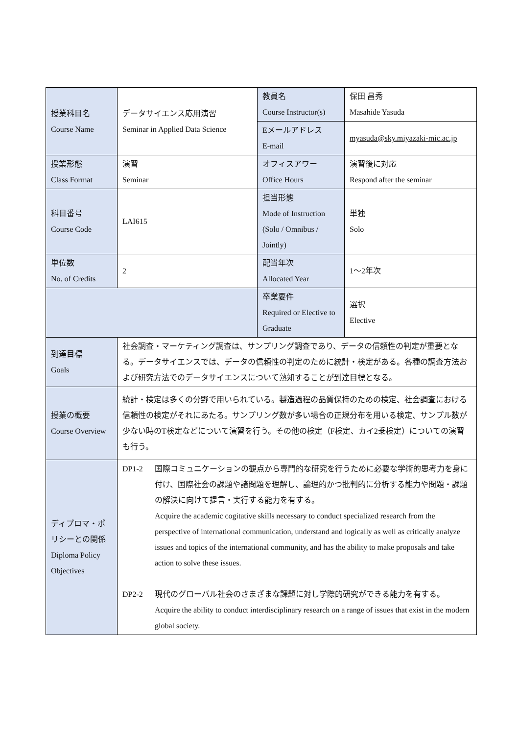| 授業科目名 Course Name | データサイエンス応用演習 Seminar in Applied Data Science | 教員名 Course Instructor(s) | 保田 昌秀 Masahide Yasuda |
| | | Eメールアドレス E-mail | myasuda@sky.miyazaki-mic.ac.jp |
| 授業形態 Class Format | 演習 Seminar | オフィスアワー Office Hours | 演習後に対応 Respond after the seminar |
| 科目番号 Course Code | LAI615 | 担当形態 Mode of Instruction (Solo / Omnibus / Jointly) | 単独 Solo |
| 単位数 No. of Credits | 2 | 配当年次 Allocated Year | 1～2年次 |
| | | 卒業要件 Required or Elective to Graduate | 選択 Elective |
| 到達目標 Goals | 社会調査・マーケティング調査は、サンプリング調査であり、データの信頼性の判定が重要となる。データサイエンスでは、データの信頼性の判定のために統計・検定がある。各種の調査方法および研究方法でのデータサイエンスについて熟知することが到達目標となる。 | | |
| 授業の概要 Course Overview | 統計・検定は多くの分野で用いられている。製造過程の品質保持のための検定、社会調査における信頼性の検定がそれにあたる。サンプリング数が多い場合の正規分布を用いる検定、サンプル数が少ない時のT検定などについて演習を行う。その他の検定（F検定、カイ2乗検定）についての演習も行う。 | | |
| ディプロマ・ポリシーとの関係 Diploma Policy Objectives | DP1-2 国際コミュニケーションの観点から専門的な研究を行うために必要な学術的思考力を身に付け、国際社会の課題や諸問題を理解し、論理的かつ批判的に分析する能力や問題・課題の解決に向けて提言・実行する能力を有する。 Acquire the academic cogitative skills necessary to conduct specialized research from the perspective of international communication, understand and logically as well as critically analyze issues and topics of the international community, and has the ability to make proposals and take action to solve these issues. DP2-2 現代のグローバル社会のさまざまな課題に対し学際的研究ができる能力を有する。 Acquire the ability to conduct interdisciplinary research on a range of issues that exist in the modern global society. | | |